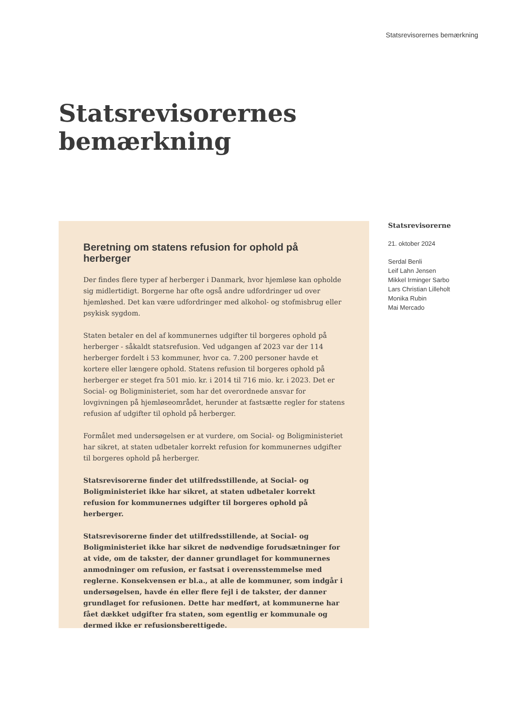Statsrevisorernes bemærkning
Statsrevisorernes
bemærkning
Beretning om statens refusion for ophold på herberger
Der findes flere typer af herberger i Danmark, hvor hjemløse kan opholde sig midlertidigt. Borgerne har ofte også andre udfordringer ud over hjemløshed. Det kan være udfordringer med alkohol- og stofmisbrug eller psykisk sygdom.
Staten betaler en del af kommunernes udgifter til borgeres ophold på herberger - såkaldt statsrefusion. Ved udgangen af 2023 var der 114 herberger fordelt i 53 kommuner, hvor ca. 7.200 personer havde et kortere eller længere ophold. Statens refusion til borgeres ophold på herberger er steget fra 501 mio. kr. i 2014 til 716 mio. kr. i 2023. Det er Social- og Boligministeriet, som har det overordnede ansvar for lovgivningen på hjemløseområdet, herunder at fastsætte regler for statens refusion af udgifter til ophold på herberger.
Formålet med undersøgelsen er at vurdere, om Social- og Boligministeriet har sikret, at staten udbetaler korrekt refusion for kommunernes udgifter til borgeres ophold på herberger.
Statsrevisorerne finder det utilfredsstillende, at Social- og Boligministeriet ikke har sikret, at staten udbetaler korrekt refusion for kommunernes udgifter til borgeres ophold på herberger.
Statsrevisorerne finder det utilfredsstillende, at Social- og Boligministeriet ikke har sikret de nødvendige forudsætninger for at vide, om de takster, der danner grundlaget for kommunernes anmodninger om refusion, er fastsat i overensstemmelse med reglerne. Konsekvensen er bl.a., at alle de kommuner, som indgår i undersøgelsen, havde én eller flere fejl i de takster, der danner grundlaget for refusionen. Dette har medført, at kommunerne har fået dækket udgifter fra staten, som egentlig er kommunale og dermed ikke er refusionsberettigede.
Statsrevisorerne
21. oktober 2024
Serdal Benli
Leif Lahn Jensen
Mikkel Irminger Sarbo
Lars Christian Lilleholt
Monika Rubin
Mai Mercado